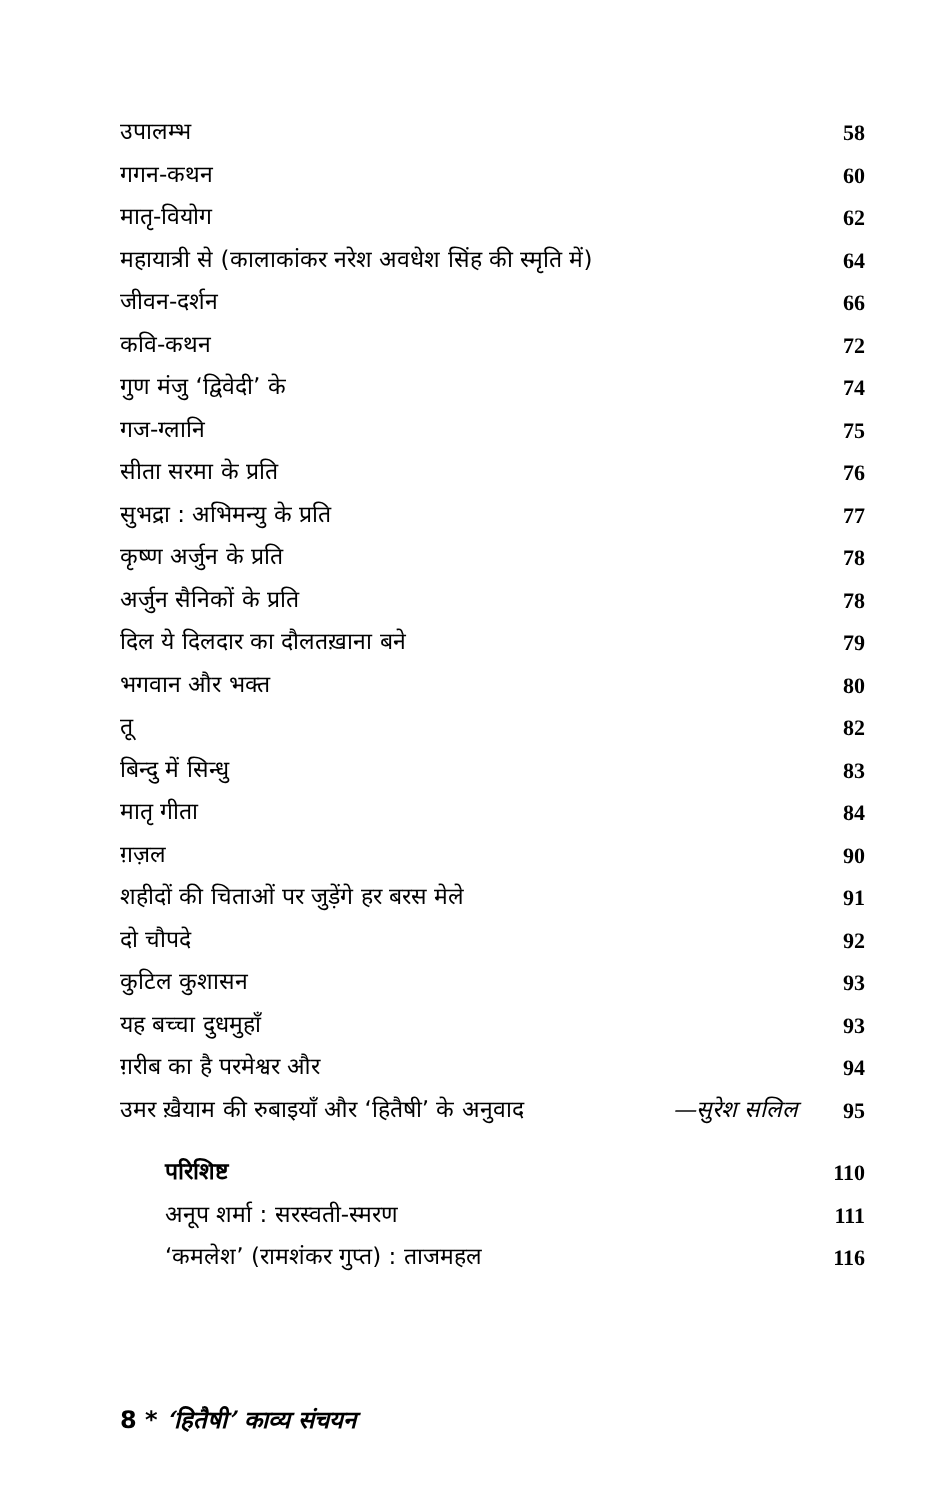उपालम्भ 58
गगन-कथन 60
मातृ-वियोग 62
महायात्री से (कालाकांकर नरेश अवधेश सिंह की स्मृति में) 64
जीवन-दर्शन 66
कवि-कथन 72
गुण मंजु ‘द्विवेदी’ के 74
गज-ग्लानि 75
सीता सरमा के प्रति 76
सुभद्रा : अभिमन्यु के प्रति 77
कृष्ण अर्जुन के प्रति 78
अर्जुन सैनिकों के प्रति 78
दिल ये दिलदार का दौलतख़ाना बने 79
भगवान और भक्त 80
तू 82
बिन्दु में सिन्धु 83
मातृ गीता 84
ग़ज़ल 90
शहीदों की चिताओं पर जुड़ेंगे हर बरस मेले 91
दो चौपदे 92
कुटिल कुशासन 93
यह बच्चा दुधमुहाँ 93
ग़रीब का है परमेश्वर और 94
उमर ख़ैयाम की रुबाइयाँ और ‘हितैषी’ के अनुवाद —सुरेश सलिल 95
परिशिष्ट 110
अनूप शर्मा : सरस्वती-स्मरण 111
‘कमलेश’ (रामशंकर गुप्त) : ताजमहल 116
8 * ‘हितैषी’ काव्य संचयन